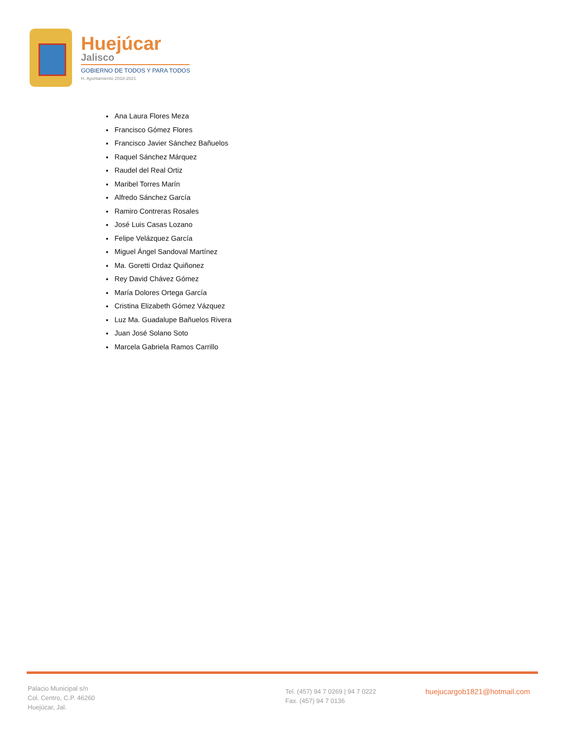Huejúcar
Jalisco
GOBIERNO DE TODOS Y PARA TODOS
H. Ayuntamiento 2018-2021
Ana Laura Flores Meza
Francisco Gómez Flores
Francisco Javier Sánchez Bañuelos
Raquel Sánchez Márquez
Raudel del Real Ortiz
Maribel Torres Marín
Alfredo Sánchez García
Ramiro Contreras Rosales
José Luis Casas Lozano
Felipe Velázquez García
Miguel Ángel Sandoval Martínez
Ma. Goretti Ordaz Quiñonez
Rey David Chávez Gómez
María Dolores Ortega García
Cristina Elizabeth Gómez Vázquez
Luz Ma. Guadalupe Bañuelos Rivera
Juan José Solano Soto
Marcela Gabriela Ramos Carrillo
Palacio Municipal s/n
Col. Centro, C.P. 46260
Huejúcar, Jal.
Tel. (457) 94 7 0269 | 94 7 0222
Fax. (457) 94 7 0136
huejucargob1821@hotmail.com